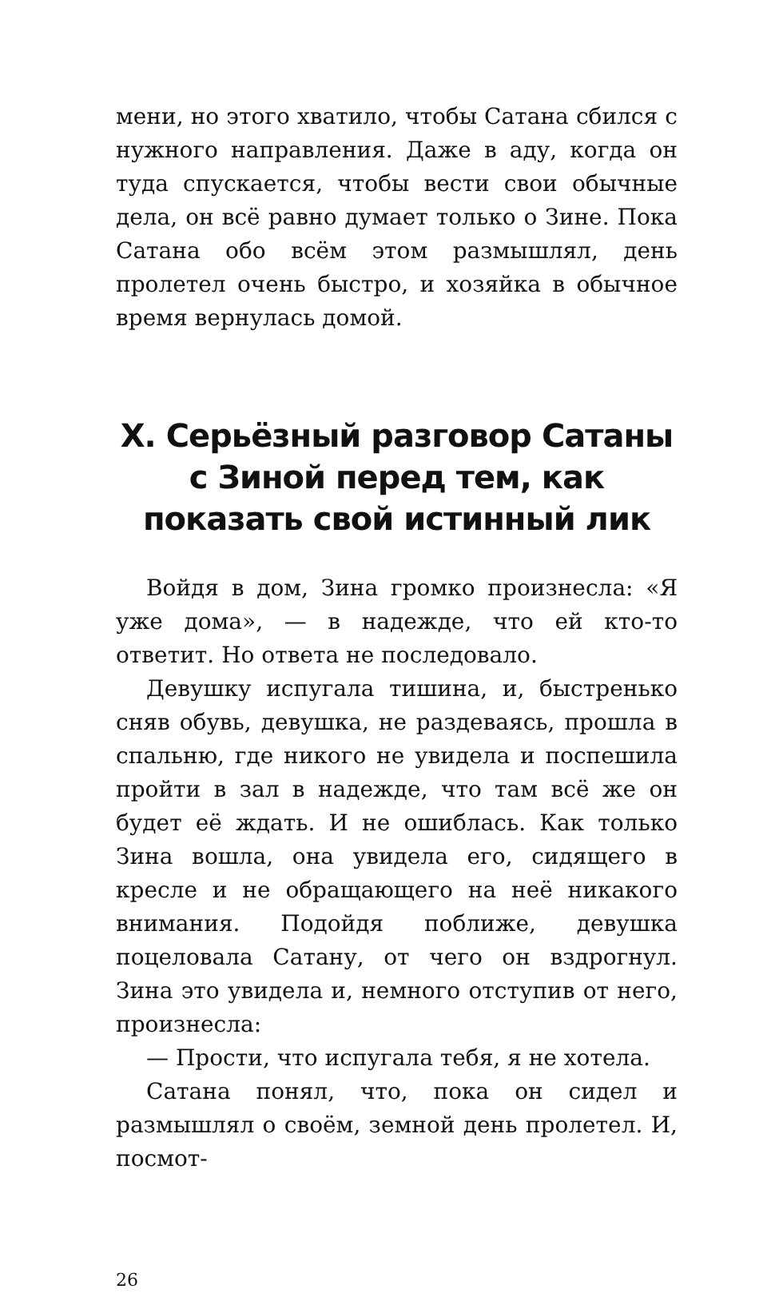мени, но этого хватило, чтобы Сатана сбился с нужного направления. Даже в аду, когда он туда спускается, чтобы вести свои обычные дела, он всё равно думает только о Зине. Пока Сатана обо всём этом размышлял, день пролетел очень быстро, и хозяйка в обычное время вернулась домой.
X. Серьёзный разговор Сатаны с Зиной перед тем, как показать свой истинный лик
Войдя в дом, Зина громко произнесла: «Я уже дома», — в надежде, что ей кто-то ответит. Но ответа не последовало.
Девушку испугала тишина, и, быстренько сняв обувь, девушка, не раздеваясь, прошла в спальню, где никого не увидела и поспешила пройти в зал в надежде, что там всё же он будет её ждать. И не ошиблась. Как только Зина вошла, она увидела его, сидящего в кресле и не обращающего на неё никакого внимания. Подойдя поближе, девушка поцеловала Сатану, от чего он вздрогнул. Зина это увидела и, немного отступив от него, произнесла:
— Прости, что испугала тебя, я не хотела.
Сатана понял, что, пока он сидел и размышлял о своём, земной день пролетел. И, посмот-
26